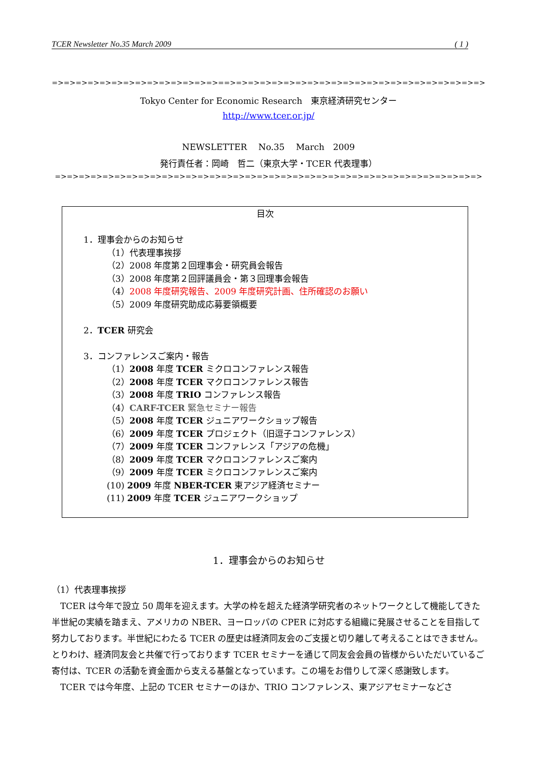TCER Newsletter No.35 March 2009 ( 1 )
=>=>=>=>=>=>=>=>=>=>=>=>=>=>==>=>=>=>=>=>=>=>=>=>=>=>=>=>=>=>=>=>=>=>=>=>
Tokyo Center for Economic Research　東京経済研究センター
http://www.tcer.or.jp/
NEWSLETTER　 No.35　 March　2009
発行責任者：岡崎　哲二（東京大学・TCER 代表理事）
=>=>=>=>=>=>=>=>=>=>=>=>=>=>=>=>=>=>=>=>=>=>=>=>=>=>=>=>=>=>=>=>=>=>=>=>
目次
1．理事会からのお知らせ
（1）代表理事挨拶
（2）2008 年度第２回理事会・研究員会報告
（3）2008 年度第２回評議員会・第３回理事会報告
（4）2008 年度研究報告、2009 年度研究計画、住所確認のお願い
（5）2009 年度研究助成応募要領概要
2．TCER 研究会
3．コンファレンスご案内・報告
（1）2008 年度 TCER ミクロコンファレンス報告
（2）2008 年度 TCER マクロコンファレンス報告
（3）2008 年度 TRIO コンファレンス報告
（4）CARF-TCER 緊急セミナー報告
（5）2008 年度 TCER ジュニアワークショップ報告
（6）2009 年度 TCER プロジェクト（旧逗子コンファレンス）
（7）2009 年度 TCER コンファレンス「アジアの危機」
（8）2009 年度 TCER マクロコンファレンスご案内
（9）2009 年度 TCER ミクロコンファレンスご案内
(10) 2009 年度 NBER-TCER 東アジア経済セミナー
(11) 2009 年度 TCER ジュニアワークショップ
1．理事会からのお知らせ
（1）代表理事挨拶
　TCER は今年で設立 50 周年を迎えます。大学の枠を超えた経済学研究者のネットワークとして機能してきた半世紀の実績を踏まえ、アメリカの NBER、ヨーロッパの CPER に対応する組織に発展させることを目指して努力しております。半世紀にわたる TCER の歴史は経済同友会のご支援と切り離して考えることはできません。とりわけ、経済同友会と共催で行っております TCER セミナーを通じて同友会会員の皆様からいただいているご寄付は、TCER の活動を資金面から支える基盤となっています。この場をお借りして深く感謝致します。
　TCER では今年度、上記の TCER セミナーのほか、TRIO コンファレンス、東アジアセミナーなどさ